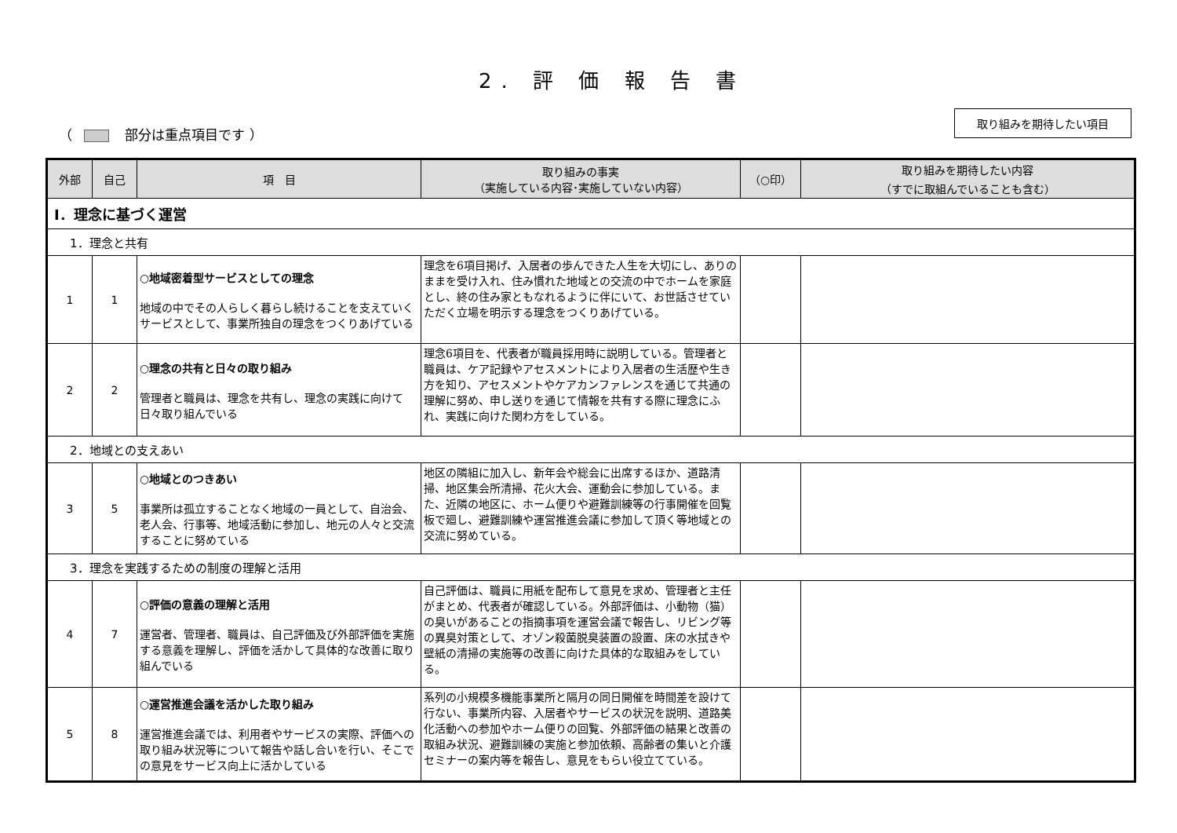2. 評 価 報 告 書
（ 部分は重点項目です ）
取り組みを期待したい項目
| 外部 | 自己 | 項 目 | 取り組みの事実 （実施している内容･実施していない内容） | （○印） | 取り組みを期待したい内容 （すでに取組んでいることも含む） |
| --- | --- | --- | --- | --- | --- |
| Ⅰ．理念に基づく運営 | | | | | |
| 1．理念と共有 | | | | | |
| 1 | 1 | ○地域密着型サービスとしての理念 地域の中でその人らしく暮らし続けることを支えていくサービスとして、事業所独自の理念をつくりあげている | 理念を6項目掲げ、入居者の歩んできた人生を大切にし、ありのままを受け入れ、住み慣れた地域との交流の中でホームを家庭とし、終の住み家ともなれるように伴にいて、お世話させていただく立場を明示する理念をつくりあげている。 | | |
| 2 | 2 | ○理念の共有と日々の取り組み 管理者と職員は、理念を共有し、理念の実践に向けて日々取り組んでいる | 理念6項目を、代表者が職員採用時に説明している。管理者と職員は、ケア記録やアセスメントにより入居者の生活歴や生き方を知り、アセスメントやケアカンファレンスを通じて共通の理解に努め、申し送りを通じて情報を共有する際に理念にふれ、実践に向けた関わ方をしている。 | | |
| 2．地域との支えあい | | | | | |
| 3 | 5 | ○地域とのつきあい 事業所は孤立することなく地域の一員として、自治会、老人会、行事等、地域活動に参加し、地元の人々と交流することに努めている | 地区の隣組に加入し、新年会や総会に出席するほか、道路清掃、地区集会所清掃、花火大会、運動会に参加している。また、近隣の地区に、ホーム便りや避難訓練等の行事開催を回覧板で廻し、避難訓練や運営推進会議に参加して頂く等地域との交流に努めている。 | | |
| 3．理念を実践するための制度の理解と活用 | | | | | |
| 4 | 7 | ○評価の意義の理解と活用 運営者、管理者、職員は、自己評価及び外部評価を実施する意義を理解し、評価を活かして具体的な改善に取り組んでいる | 自己評価は、職員に用紙を配布して意見を求め、管理者と主任がまとめ、代表者が確認している。外部評価は、小動物（猫）の臭いがあることの指摘事項を運営会議で報告し、リビング等の異臭対策として、オゾン殺菌脱臭装置の設置、床の水拭きや壁紙の清掃の実施等の改善に向けた具体的な取組みをしている。 | | |
| 5 | 8 | ○運営推進会議を活かした取り組み 運営推進会議では、利用者やサービスの実際、評価への取り組み状況等について報告や話し合いを行い、そこでの意見をサービス向上に活かしている | 系列の小規模多機能事業所と隔月の同日開催を時間差を設けて行ない、事業所内容、入居者やサービスの状況を説明、道路美化活動への参加やホーム便りの回覧、外部評価の結果と改善の取組み状況、避難訓練の実施と参加依頼、高齢者の集いと介護セミナーの案内等を報告し、意見をもらい役立てている。 | | |